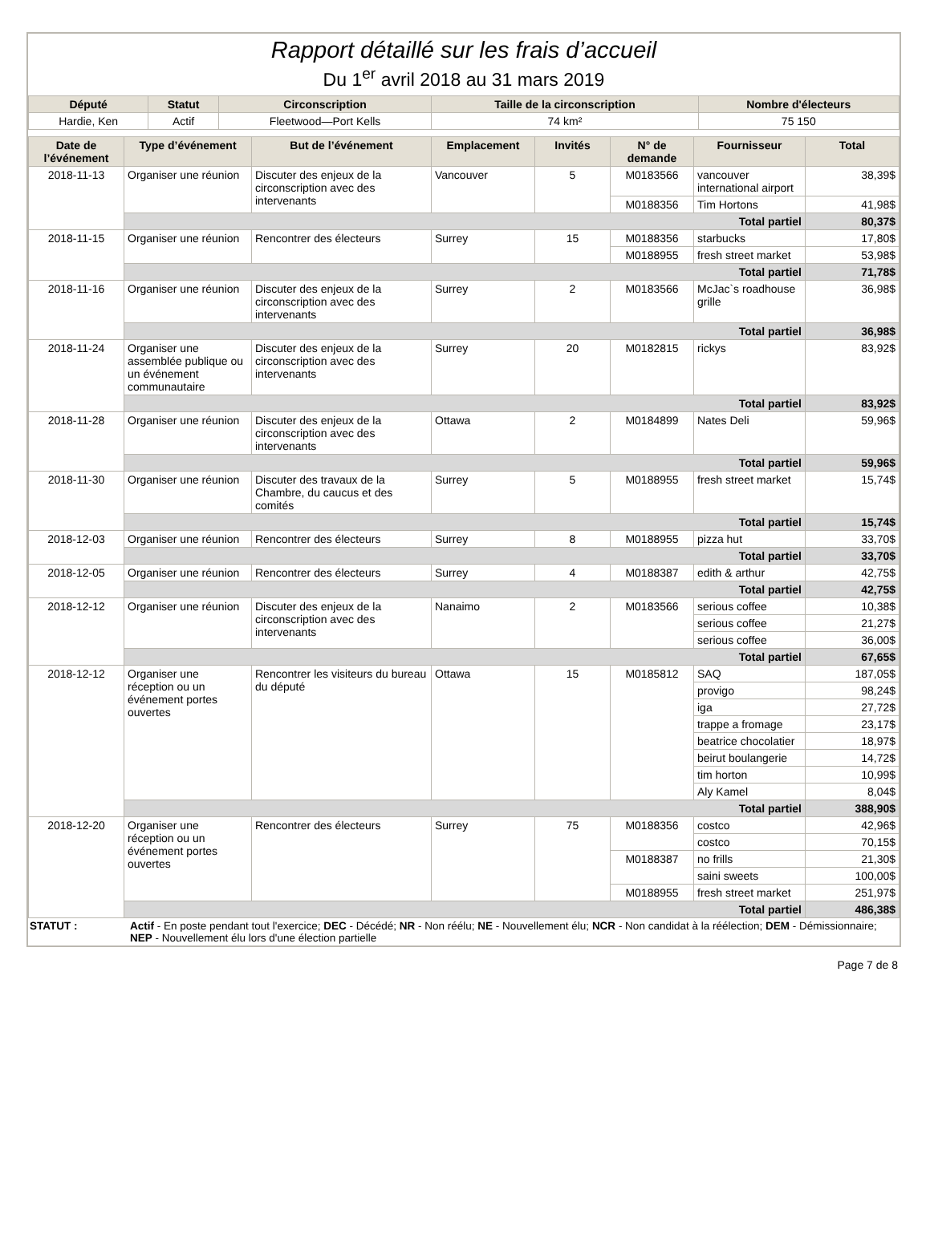Rapport détaillé sur les frais d’accueil
Du 1<sup>er</sup> avril 2018 au 31 mars 2019
| Député | Statut | Circonscription | Taille de la circonscription | Nombre d'électeurs |
| --- | --- | --- | --- | --- |
| Hardie, Ken | Actif | Fleetwood—Port Kells | 74 km² | 75 150 |
| Date de l’événement | Type d’événement | But de l’événement | Emplacement | Invités | N° de demande | Fournisseur | Total |
| --- | --- | --- | --- | --- | --- | --- | --- |
| 2018-11-13 | Organiser une réunion | Discuter des enjeux de la circonscription avec des intervenants | Vancouver | 5 | M0183566 | vancouver international airport | 38,39$ |
| | | | | | M0188356 | Tim Hortons | 41,98$ |
| | Total partiel | | | | | | 80,37$ |
| 2018-11-15 | Organiser une réunion | Rencontrer des électeurs | Surrey | 15 | M0188356 | starbucks | 17,80$ |
| | | | | | M0188955 | fresh street market | 53,98$ |
| | Total partiel | | | | | | 71,78$ |
| 2018-11-16 | Organiser une réunion | Discuter des enjeux de la circonscription avec des intervenants | Surrey | 2 | M0183566 | McJac`s roadhouse grille | 36,98$ |
| | Total partiel | | | | | | 36,98$ |
| 2018-11-24 | Organiser une assemblée publique ou un événement communautaire | Discuter des enjeux de la circonscription avec des intervenants | Surrey | 20 | M0182815 | rickys | 83,92$ |
| | Total partiel | | | | | | 83,92$ |
| 2018-11-28 | Organiser une réunion | Discuter des enjeux de la circonscription avec des intervenants | Ottawa | 2 | M0184899 | Nates Deli | 59,96$ |
| | Total partiel | | | | | | 59,96$ |
| 2018-11-30 | Organiser une réunion | Discuter des travaux de la Chambre, du caucus et des comités | Surrey | 5 | M0188955 | fresh street market | 15,74$ |
| | Total partiel | | | | | | 15,74$ |
| 2018-12-03 | Organiser une réunion | Rencontrer des électeurs | Surrey | 8 | M0188955 | pizza hut | 33,70$ |
| | Total partiel | | | | | | 33,70$ |
| 2018-12-05 | Organiser une réunion | Rencontrer des électeurs | Surrey | 4 | M0188387 | edith & arthur | 42,75$ |
| | Total partiel | | | | | | 42,75$ |
| 2018-12-12 | Organiser une réunion | Discuter des enjeux de la circonscription avec des intervenants | Nanaimo | 2 | M0183566 | serious coffee | 10,38$ |
| | | | | | | serious coffee | 21,27$ |
| | | | | | | serious coffee | 36,00$ |
| | Total partiel | | | | | | 67,65$ |
| 2018-12-12 | Organiser une réception ou un événement portes ouvertes | Rencontrer les visiteurs du bureau du député | Ottawa | 15 | M0185812 | SAQ | 187,05$ |
| | | | | | | provigo | 98,24$ |
| | | | | | | iga | 27,72$ |
| | | | | | | trappe a fromage | 23,17$ |
| | | | | | | beatrice chocolatier | 18,97$ |
| | | | | | | beirut boulangerie | 14,72$ |
| | | | | | | tim horton | 10,99$ |
| | | | | | | Aly Kamel | 8,04$ |
| | Total partiel | | | | | | 388,90$ |
| 2018-12-20 | Organiser une réception ou un événement portes ouvertes | Rencontrer des électeurs | Surrey | 75 | M0188356 | costco | 42,96$ |
| | | | | | | costco | 70,15$ |
| | | | | | M0188387 | no frills | 21,30$ |
| | | | | | | saini sweets | 100,00$ |
| | | | | | M0188955 | fresh street market | 251,97$ |
| | Total partiel | | | | | | 486,38$ |
STATUT : Actif - En poste pendant tout l'exercice; DEC - Décédé; NR - Non réélu; NE - Nouvellement élu; NCR - Non candidat à la réélection; DEM - Démissionnaire; NEP - Nouvellement élu lors d'une élection partielle
Page 7 de 8